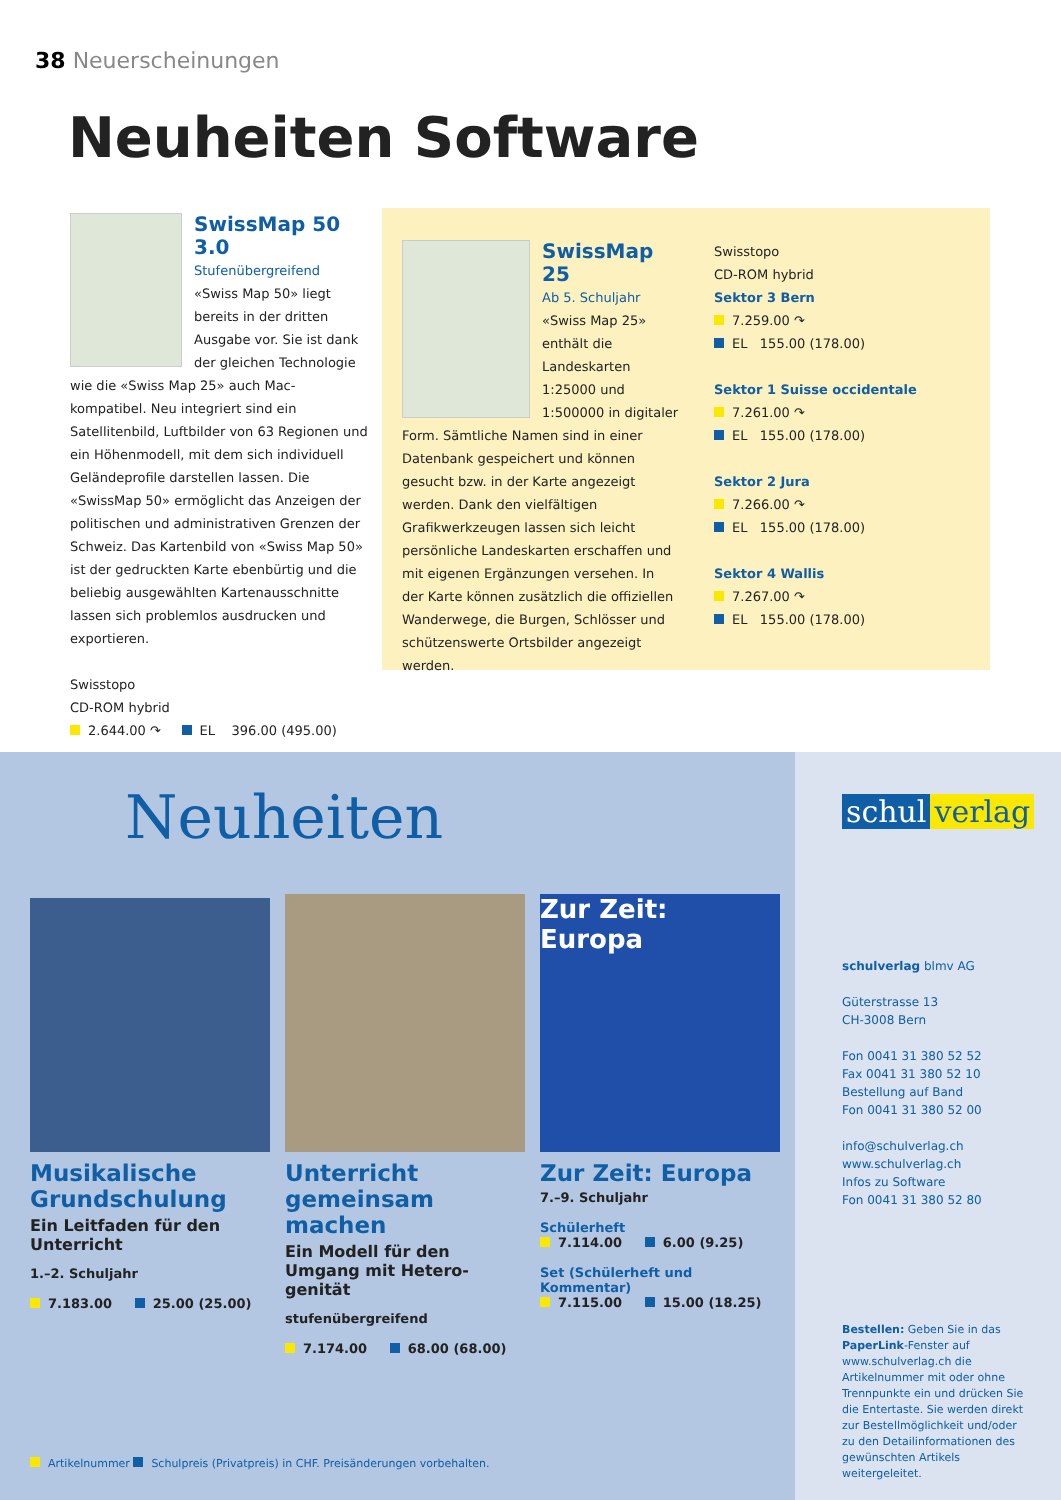38 Neuerscheinungen
Neuheiten Software
SwissMap 50 3.0
Stufenübergreifend
«Swiss Map 50» liegt bereits in der dritten Ausgabe vor. Sie ist dank der gleichen Technologie wie die «Swiss Map 25» auch Mac-kompatibel. Neu integriert sind ein Satellitenbild, Luftbilder von 63 Regionen und ein Höhenmodell, mit dem sich individuell Geländeprofile darstellen lassen. Die «SwissMap 50» ermöglicht das Anzeigen der politischen und administrativen Grenzen der Schweiz. Das Kartenbild von «Swiss Map 50» ist der gedruckten Karte ebenbürtig und die beliebig ausgewählten Kartenausschnitte lassen sich problemlos ausdrucken und exportieren.
Swisstopo
CD-ROM hybrid
2.644.00 ↷ EL 396.00 (495.00)
SwissMap 25
Ab 5. Schuljahr
«Swiss Map 25» enthält die Landeskarten 1:25000 und 1:500000 in digitaler Form. Sämtliche Namen sind in einer Datenbank gespeichert und können gesucht bzw. in der Karte angezeigt werden. Dank den vielfältigen Grafikwerkzeugen lassen sich leicht persönliche Landeskarten erschaffen und mit eigenen Ergänzungen versehen. In der Karte können zusätzlich die offiziellen Wanderwege, die Burgen, Schlösser und schützenswerte Ortsbilder angezeigt werden.
Swisstopo
CD-ROM hybrid
Sektor 3 Bern
7.259.00 ↷
EL 155.00 (178.00)
Sektor 1 Suisse occidentale
7.261.00 ↷
EL 155.00 (178.00)
Sektor 2 Jura
7.266.00 ↷
EL 155.00 (178.00)
Sektor 4 Wallis
7.267.00 ↷
EL 155.00 (178.00)
Neuheiten
Musikalische Grundschulung
Ein Leitfaden für den Unterricht
1.–2. Schuljahr
7.183.00 25.00 (25.00)
Unterricht gemeinsam machen
Ein Modell für den Umgang mit Hetero­genität
stufenübergreifend
7.174.00 68.00 (68.00)
Zur Zeit:
Europa
Zur Zeit: Europa
7.–9. Schuljahr
Schülerheft
7.114.00 6.00 (9.25)
Set (Schülerheft und Kommentar)
7.115.00 15.00 (18.25)
Artikelnummer Schulpreis (Privatpreis) in CHF. Preisänderungen vorbehalten.
schul verlag
schulverlag blmv AG
Güterstrasse 13
CH-3008 Bern
Fon 0041 31 380 52 52
Fax 0041 31 380 52 10
Bestellung auf Band
Fon 0041 31 380 52 00
info@schulverlag.ch
www.schulverlag.ch
Infos zu Software
Fon 0041 31 380 52 80
Bestellen: Geben Sie in das PaperLink-Fenster auf www.schulverlag.ch die Artikelnummer mit oder ohne Trennpunkte ein und drücken Sie die Entertaste. Sie werden direkt zur Bestellmöglichkeit und/oder zu den Detailinformationen des gewünschten Artikels weitergeleitet.